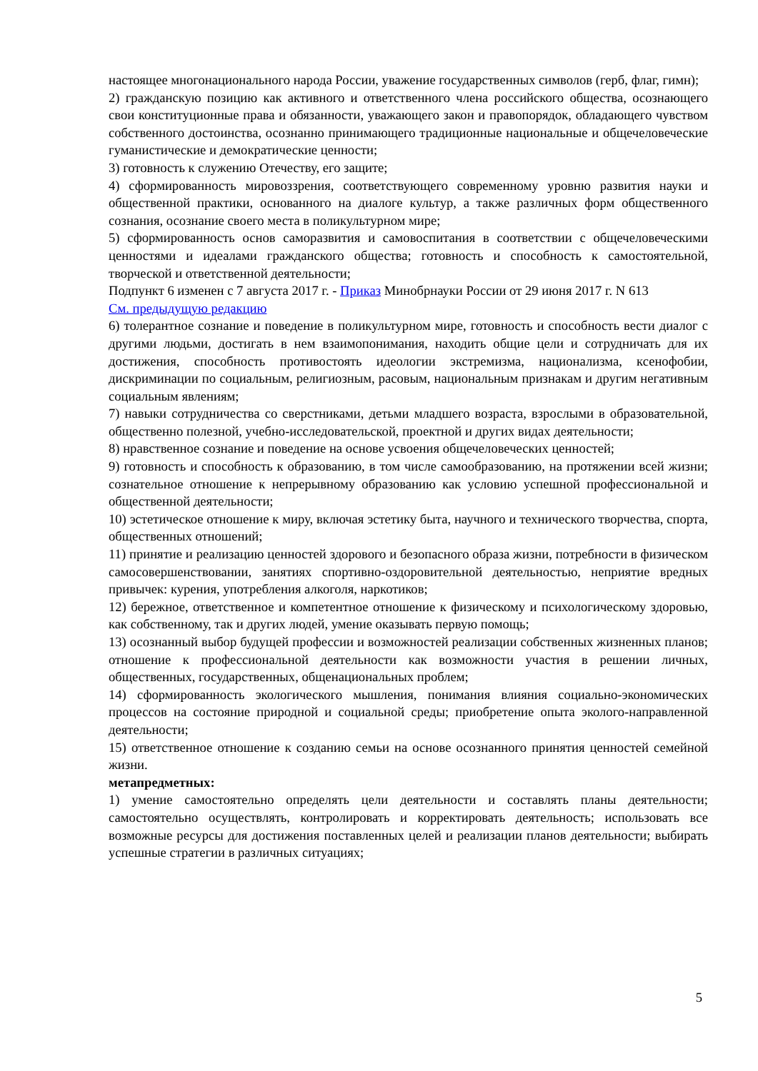настоящее многонационального народа России, уважение государственных символов (герб, флаг, гимн);
2) гражданскую позицию как активного и ответственного члена российского общества, осознающего свои конституционные права и обязанности, уважающего закон и правопорядок, обладающего чувством собственного достоинства, осознанно принимающего традиционные национальные и общечеловеческие гуманистические и демократические ценности;
3) готовность к служению Отечеству, его защите;
4) сформированность мировоззрения, соответствующего современному уровню развития науки и общественной практики, основанного на диалоге культур, а также различных форм общественного сознания, осознание своего места в поликультурном мире;
5) сформированность основ саморазвития и самовоспитания в соответствии с общечеловеческими ценностями и идеалами гражданского общества; готовность и способность к самостоятельной, творческой и ответственной деятельности;
Подпункт 6 изменен с 7 августа 2017 г. - Приказ Минобрнауки России от 29 июня 2017 г. N 613
См. предыдущую редакцию
6) толерантное сознание и поведение в поликультурном мире, готовность и способность вести диалог с другими людьми, достигать в нем взаимопонимания, находить общие цели и сотрудничать для их достижения, способность противостоять идеологии экстремизма, национализма, ксенофобии, дискриминации по социальным, религиозным, расовым, национальным признакам и другим негативным социальным явлениям;
7) навыки сотрудничества со сверстниками, детьми младшего возраста, взрослыми в образовательной, общественно полезной, учебно-исследовательской, проектной и других видах деятельности;
8) нравственное сознание и поведение на основе усвоения общечеловеческих ценностей;
9) готовность и способность к образованию, в том числе самообразованию, на протяжении всей жизни; сознательное отношение к непрерывному образованию как условию успешной профессиональной и общественной деятельности;
10) эстетическое отношение к миру, включая эстетику быта, научного и технического творчества, спорта, общественных отношений;
11) принятие и реализацию ценностей здорового и безопасного образа жизни, потребности в физическом самосовершенствовании, занятиях спортивно-оздоровительной деятельностью, неприятие вредных привычек: курения, употребления алкоголя, наркотиков;
12) бережное, ответственное и компетентное отношение к физическому и психологическому здоровью, как собственному, так и других людей, умение оказывать первую помощь;
13) осознанный выбор будущей профессии и возможностей реализации собственных жизненных планов; отношение к профессиональной деятельности как возможности участия в решении личных, общественных, государственных, общенациональных проблем;
14) сформированность экологического мышления, понимания влияния социально-экономических процессов на состояние природной и социальной среды; приобретение опыта эколого-направленной деятельности;
15) ответственное отношение к созданию семьи на основе осознанного принятия ценностей семейной жизни.
метапредметных:
1) умение самостоятельно определять цели деятельности и составлять планы деятельности; самостоятельно осуществлять, контролировать и корректировать деятельность; использовать все возможные ресурсы для достижения поставленных целей и реализации планов деятельности; выбирать успешные стратегии в различных ситуациях;
5